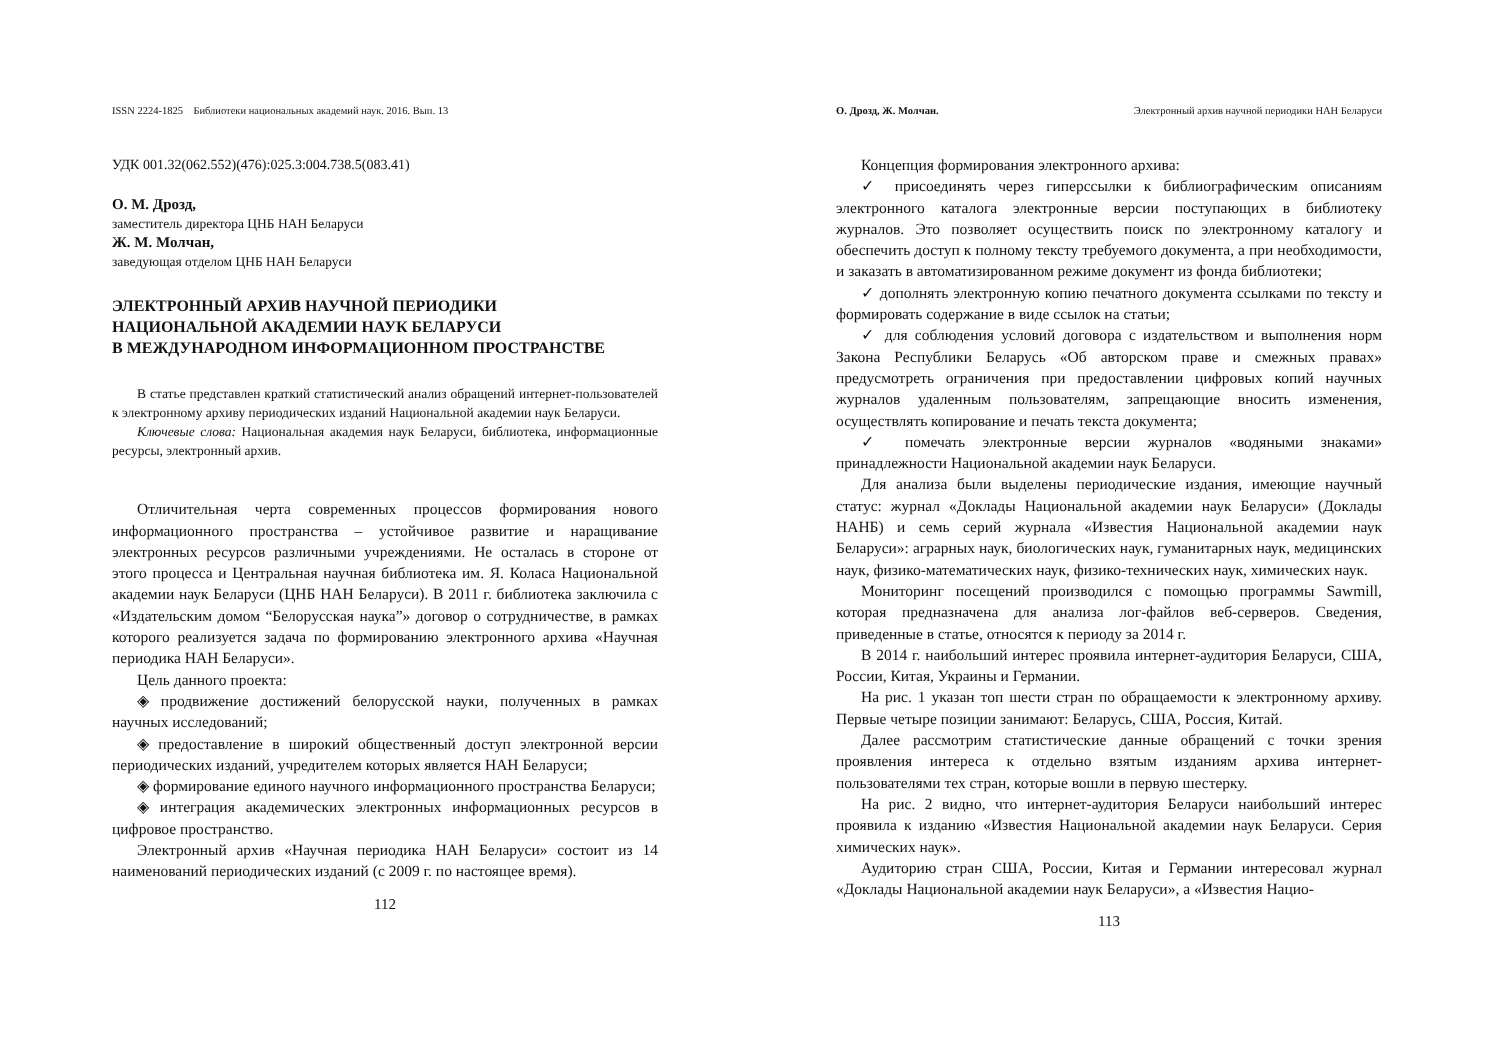ISSN 2224-1825 Библиотеки национальных академий наук. 2016. Вып. 13
УДК 001.32(062.552)(476):025.3:004.738.5(083.41)
О. М. Дрозд,
заместитель директора ЦНБ НАН Беларуси
Ж. М. Молчан,
заведующая отделом ЦНБ НАН Беларуси
ЭЛЕКТРОННЫЙ АРХИВ НАУЧНОЙ ПЕРИОДИКИ
НАЦИОНАЛЬНОЙ АКАДЕМИИ НАУК БЕЛАРУСИ
В МЕЖДУНАРОДНОМ ИНФОРМАЦИОННОМ ПРОСТРАНСТВЕ
В статье представлен краткий статистический анализ обращений интернет-пользователей к электронному архиву периодических изданий Национальной академии наук Беларуси.
Ключевые слова: Национальная академия наук Беларуси, библиотека, информационные ресурсы, электронный архив.
Отличительная черта современных процессов формирования нового информационного пространства – устойчивое развитие и наращивание электронных ресурсов различными учреждениями. Не осталась в стороне от этого процесса и Центральная научная библиотека им. Я. Коласа Национальной академии наук Беларуси (ЦНБ НАН Беларуси). В 2011 г. библиотека заключила с «Издательским домом “Белорусская наука”» договор о сотрудничестве, в рамках которого реализуется задача по формированию электронного архива «Научная периодика НАН Беларуси».
Цель данного проекта:
◈ продвижение достижений белорусской науки, полученных в рамках научных исследований;
◈ предоставление в широкий общественный доступ электронной версии периодических изданий, учредителем которых является НАН Беларуси;
◈ формирование единого научного информационного пространства Беларуси;
◈ интеграция академических электронных информационных ресурсов в цифровое пространство.
Электронный архив «Научная периодика НАН Беларуси» состоит из 14 наименований периодических изданий (с 2009 г. по настоящее время).
112
О. Дрозд, Ж. Молчан. Электронный архив научной периодики НАН Беларуси
Концепция формирования электронного архива:
✓ присоединять через гиперссылки к библиографическим описаниям электронного каталога электронные версии поступающих в библиотеку журналов. Это позволяет осуществить поиск по электронному каталогу и обеспечить доступ к полному тексту требуемого документа, а при необходимости, и заказать в автоматизированном режиме документ из фонда библиотеки;
✓ дополнять электронную копию печатного документа ссылками по тексту и формировать содержание в виде ссылок на статьи;
✓ для соблюдения условий договора с издательством и выполнения норм Закона Республики Беларусь «Об авторском праве и смежных правах» предусмотреть ограничения при предоставлении цифровых копий научных журналов удаленным пользователям, запрещающие вносить изменения, осуществлять копирование и печать текста документа;
✓ помечать электронные версии журналов «водяными знаками» принадлежности Национальной академии наук Беларуси.
Для анализа были выделены периодические издания, имеющие научный статус: журнал «Доклады Национальной академии наук Беларуси» (Доклады НАНБ) и семь серий журнала «Известия Национальной академии наук Беларуси»: аграрных наук, биологических наук, гуманитарных наук, медицинских наук, физико-математических наук, физико-технических наук, химических наук.
Мониторинг посещений производился с помощью программы Sawmill, которая предназначена для анализа лог-файлов веб-серверов. Сведения, приведенные в статье, относятся к периоду за 2014 г.
В 2014 г. наибольший интерес проявила интернет-аудитория Беларуси, США, России, Китая, Украины и Германии.
На рис. 1 указан топ шести стран по обращаемости к электронному архиву. Первые четыре позиции занимают: Беларусь, США, Россия, Китай.
Далее рассмотрим статистические данные обращений с точки зрения проявления интереса к отдельно взятым изданиям архива интернет-пользователями тех стран, которые вошли в первую шестерку.
На рис. 2 видно, что интернет-аудитория Беларуси наибольший интерес проявила к изданию «Известия Национальной академии наук Беларуси. Серия химических наук».
Аудиторию стран США, России, Китая и Германии интересовал журнал «Доклады Национальной академии наук Беларуси», а «Известия Нацио-
113